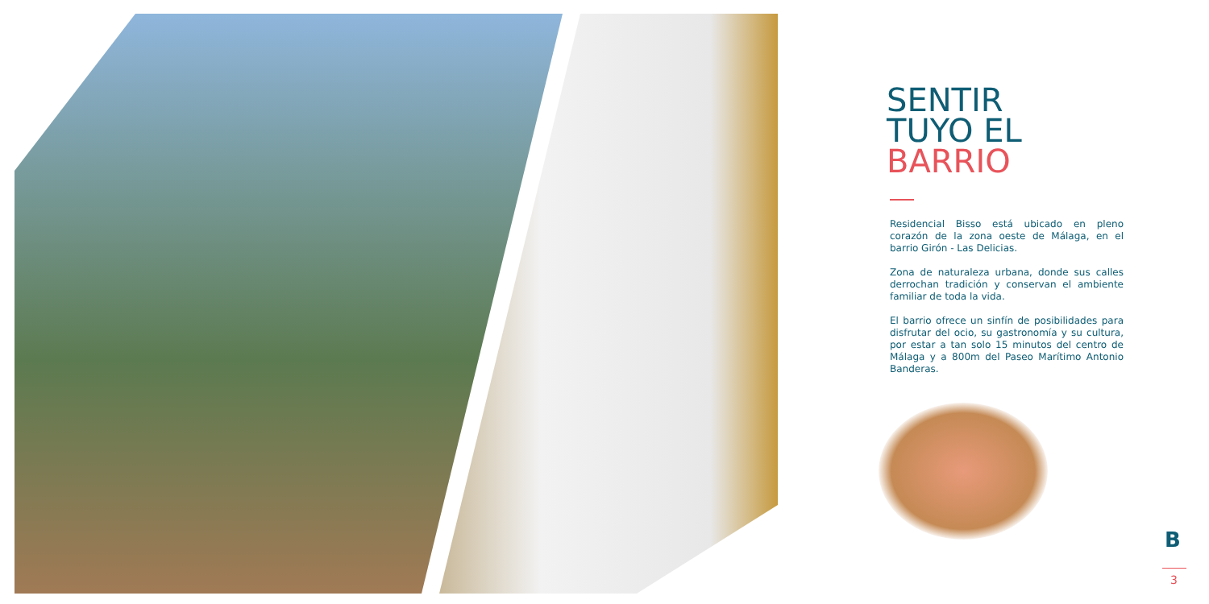SENTIR
TUYO EL
BARRIO
Residencial Bisso está ubicado en pleno corazón de la zona oeste de Málaga, en el barrio Girón - Las Delicias.
Zona de naturaleza urbana, donde sus calles derrochan tradición y conservan el ambiente familiar de toda la vida.
El barrio ofrece un sinfín de posibilidades para disfrutar del ocio, su gastronomía y su cultura, por estar a tan solo 15 minutos del centro de Málaga y a 800m del Paseo Marítimo Antonio Banderas.
B
3